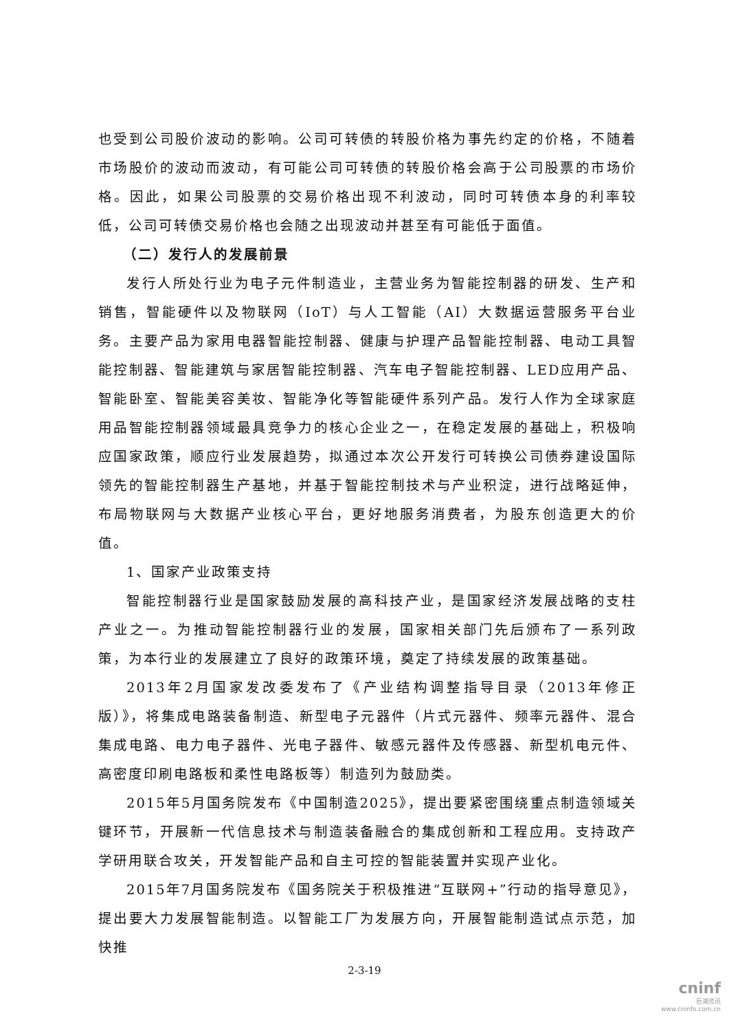也受到公司股价波动的影响。公司可转债的转股价格为事先约定的价格，不随着市场股价的波动而波动，有可能公司可转债的转股价格会高于公司股票的市场价格。因此，如果公司股票的交易价格出现不利波动，同时可转债本身的利率较低，公司可转债交易价格也会随之出现波动并甚至有可能低于面值。
（二）发行人的发展前景
发行人所处行业为电子元件制造业，主营业务为智能控制器的研发、生产和销售，智能硬件以及物联网（IoT）与人工智能（AI）大数据运营服务平台业务。主要产品为家用电器智能控制器、健康与护理产品智能控制器、电动工具智能控制器、智能建筑与家居智能控制器、汽车电子智能控制器、LED应用产品、智能卧室、智能美容美妆、智能净化等智能硬件系列产品。发行人作为全球家庭用品智能控制器领域最具竞争力的核心企业之一，在稳定发展的基础上，积极响应国家政策，顺应行业发展趋势，拟通过本次公开发行可转换公司债券建设国际领先的智能控制器生产基地，并基于智能控制技术与产业积淀，进行战略延伸，布局物联网与大数据产业核心平台，更好地服务消费者，为股东创造更大的价值。
1、国家产业政策支持
智能控制器行业是国家鼓励发展的高科技产业，是国家经济发展战略的支柱产业之一。为推动智能控制器行业的发展，国家相关部门先后颁布了一系列政策，为本行业的发展建立了良好的政策环境，奠定了持续发展的政策基础。
2013年2月国家发改委发布了《产业结构调整指导目录（2013年修正版）》，将集成电路装备制造、新型电子元器件（片式元器件、频率元器件、混合集成电路、电力电子器件、光电子器件、敏感元器件及传感器、新型机电元件、高密度印刷电路板和柔性电路板等）制造列为鼓励类。
2015年5月国务院发布《中国制造2025》，提出要紧密围绕重点制造领域关键环节，开展新一代信息技术与制造装备融合的集成创新和工程应用。支持政产学研用联合攻关，开发智能产品和自主可控的智能装置并实现产业化。
2015年7月国务院发布《国务院关于积极推进“互联网+”行动的指导意见》，提出要大力发展智能制造。以智能工厂为发展方向，开展智能制造试点示范，加快推
2-3-19
cninf
巨潮资讯
www.cninfo.com.cn